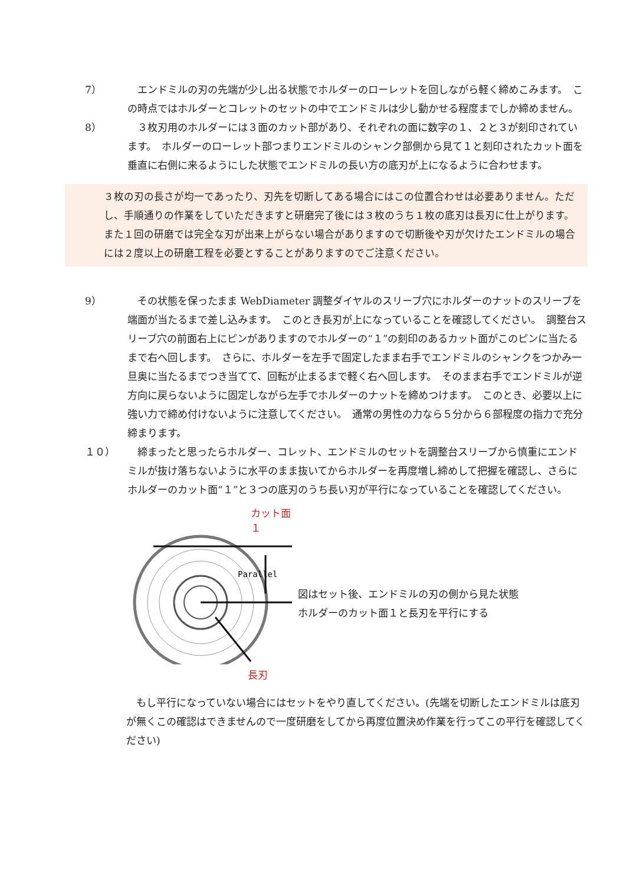7） 　エンドミルの刃の先端が少し出る状態でホルダーのローレットを回しながら軽く締めこみます。　この時点ではホルダーとコレットのセットの中でエンドミルは少し動かせる程度までしか締めません。
8） 　３枚刃用のホルダーには３面のカット部があり、それぞれの面に数字の１、２と３が刻印されています。　ホルダーのローレット部つまりエンドミルのシャンク部側から見て１と刻印されたカット面を垂直に右側に来るようにした状態でエンドミルの長い方の底刃が上になるように合わせます。
３枚の刃の長さが均一であったり、刃先を切断してある場合にはこの位置合わせは必要ありません。ただし、手順通りの作業をしていただきますと研磨完了後には３枚のうち１枚の底刃は長刃に仕上がります。　また１回の研磨では完全な刃が出来上がらない場合がありますので切断後や刃が欠けたエンドミルの場合には２度以上の研磨工程を必要とすることがありますのでご注意ください。
9） 　その状態を保ったまま WebDiameter 調整ダイヤルのスリーブ穴にホルダーのナットのスリーブを端面が当たるまで差し込みます。　このとき長刃が上になっていることを確認してください。　調整台スリーブ穴の前面右上にピンがありますのでホルダーの“１”の刻印のあるカット面がこのピンに当たるまで右へ回します。　さらに、ホルダーを左手で固定したまま右手でエンドミルのシャンクをつかみ一旦奥に当たるまでつき当てて、回転が止まるまで軽く右へ回します。　そのまま右手でエンドミルが逆方向に戻らないように固定しながら左手でホルダーのナットを締めつけます。　このとき、必要以上に強い力で締め付けないように注意してください。　通常の男性の力なら５分から６部程度の指力で充分締まります。
１０） 　締まったと思ったらホルダー、コレット、エンドミルのセットを調整台スリーブから慎重にエンドミルが抜け落ちないように水平のまま抜いてからホルダーを再度増し締めして把握を確認し、さらにホルダーのカット面“１”と３つの底刃のうち長い刃が平行になっていることを確認してください。
カット面１
Parallel
長刃
図はセット後、エンドミルの刃の側から見た状態
ホルダーのカット面１と長刃を平行にする
　もし平行になっていない場合にはセットをやり直してください。(先端を切断したエンドミルは底刃が無くこの確認はできませんので一度研磨をしてから再度位置決め作業を行ってこの平行を確認してください)